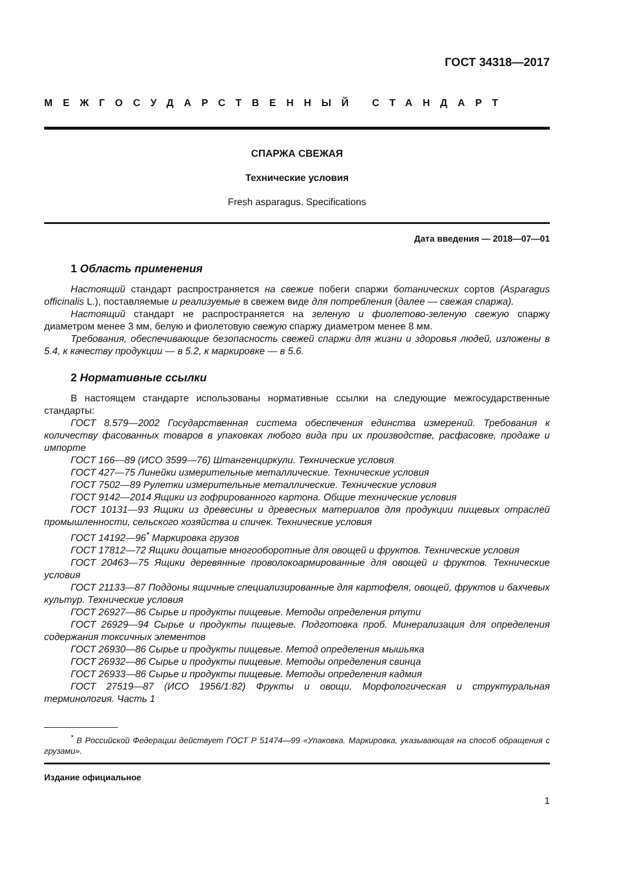ГОСТ 34318—2017
МЕЖГОСУДАРСТВЕННЫЙ СТАНДАРТ
СПАРЖА СВЕЖАЯ
Технические условия
Fresh asparagus. Specifications
Дата введения — 2018—07—01
1 Область применения
Настоящий стандарт распространяется на свежие побеги спаржи ботанических сортов (Asparagus officinalis L.), поставляемые и реализуемые в свежем виде для потребления (далее — свежая спаржа).
Настоящий стандарт не распространяется на зеленую и фиолетово-зеленую свежую спаржу диаметром менее 3 мм, белую и фиолетовую свежую спаржу диаметром менее 8 мм.
Требования, обеспечивающие безопасность свежей спаржи для жизни и здоровья людей, изложены в 5.4, к качеству продукции — в 5.2, к маркировке — в 5.6.
2 Нормативные ссылки
В настоящем стандарте использованы нормативные ссылки на следующие межгосударственные стандарты:
ГОСТ 8.579—2002 Государственная система обеспечения единства измерений. Требования к количеству фасованных товаров в упаковках любого вида при их производстве, расфасовке, продаже и импорте
ГОСТ 166—89 (ИСО 3599—76) Штангенциркули. Технические условия
ГОСТ 427—75 Линейки измерительные металлические. Технические условия
ГОСТ 7502—89 Рулетки измерительные металлические. Технические условия
ГОСТ 9142—2014 Ящики из гофрированного картона. Общие технические условия
ГОСТ 10131—93 Ящики из древесины и древесных материалов для продукции пищевых отраслей промышленности, сельского хозяйства и спичек. Технические условия
ГОСТ 14192—96<sup>*</sup> Маркировка грузов
ГОСТ 17812—72 Ящики дощатые многооборотные для овощей и фруктов. Технические условия
ГОСТ 20463—75 Ящики деревянные проволокоармированные для овощей и фруктов. Технические условия
ГОСТ 21133—87 Поддоны ящичные специализированные для картофеля, овощей, фруктов и бахчевых культур. Технические условия
ГОСТ 26927—86 Сырье и продукты пищевые. Методы определения ртути
ГОСТ 26929—94 Сырье и продукты пищевые. Подготовка проб. Минерализация для определения содержания токсичных элементов
ГОСТ 26930—86 Сырье и продукты пищевые. Метод определения мышьяка
ГОСТ 26932—86 Сырье и продукты пищевые. Методы определения свинца
ГОСТ 26933—86 Сырье и продукты пищевые. Методы определения кадмия
ГОСТ 27519—87 (ИСО 1956/1:82) Фрукты и овощи. Морфологическая и структуральная терминология. Часть 1
<sup>*</sup> В Российской Федерации действует ГОСТ Р 51474—99 «Упаковка. Маркировка, указывающая на способ обращения с грузами».
Издание официальное
1